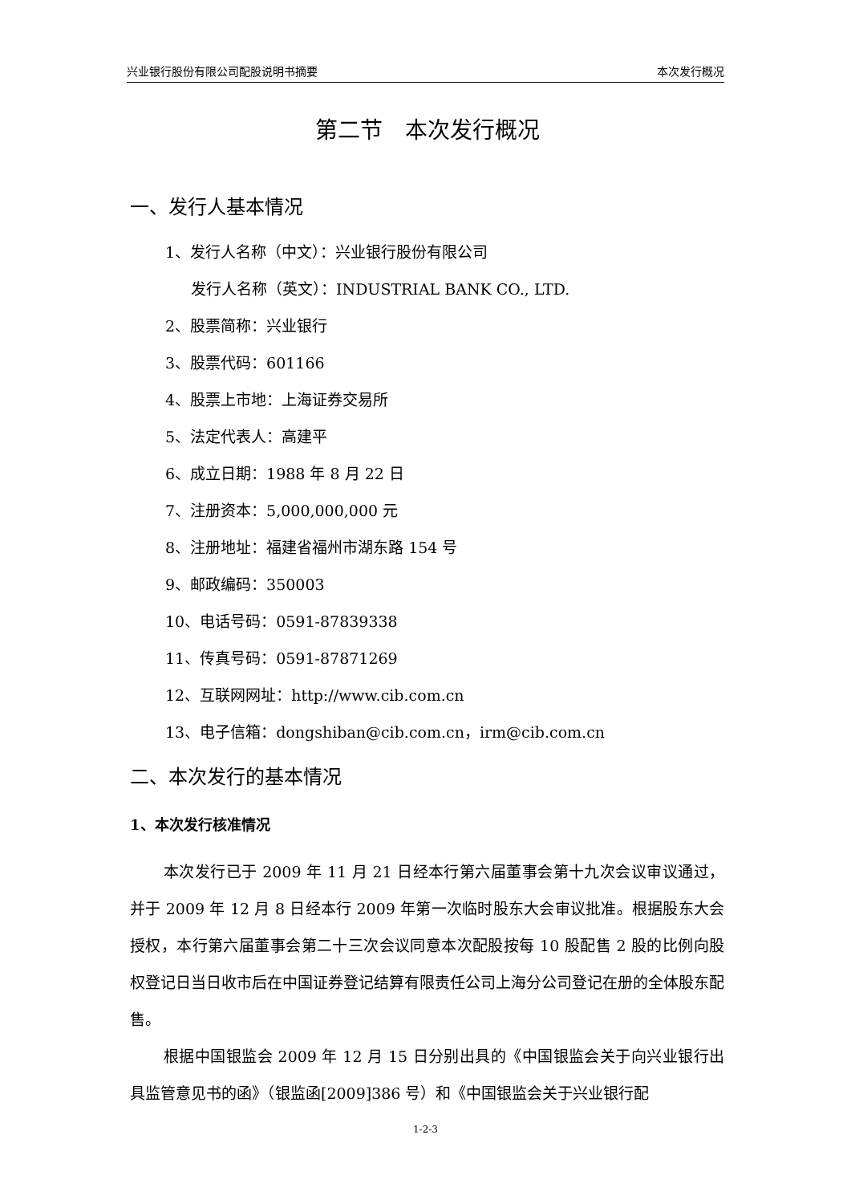兴业银行股份有限公司配股说明书摘要 本次发行概况
第二节　本次发行概况
一、发行人基本情况
1、发行人名称（中文）：兴业银行股份有限公司
发行人名称（英文）：INDUSTRIAL BANK CO., LTD.
2、股票简称：兴业银行
3、股票代码：601166
4、股票上市地：上海证券交易所
5、法定代表人：高建平
6、成立日期：1988 年 8 月 22 日
7、注册资本：5,000,000,000 元
8、注册地址：福建省福州市湖东路 154 号
9、邮政编码：350003
10、电话号码：0591-87839338
11、传真号码：0591-87871269
12、互联网网址：http://www.cib.com.cn
13、电子信箱：dongshiban@cib.com.cn，irm@cib.com.cn
二、本次发行的基本情况
1、本次发行核准情况
本次发行已于 2009 年 11 月 21 日经本行第六届董事会第十九次会议审议通过，并于 2009 年 12 月 8 日经本行 2009 年第一次临时股东大会审议批准。根据股东大会授权，本行第六届董事会第二十三次会议同意本次配股按每 10 股配售 2 股的比例向股权登记日当日收市后在中国证券登记结算有限责任公司上海分公司登记在册的全体股东配售。
根据中国银监会 2009 年 12 月 15 日分别出具的《中国银监会关于向兴业银行出具监管意见书的函》（银监函[2009]386 号）和《中国银监会关于兴业银行配
1-2-3